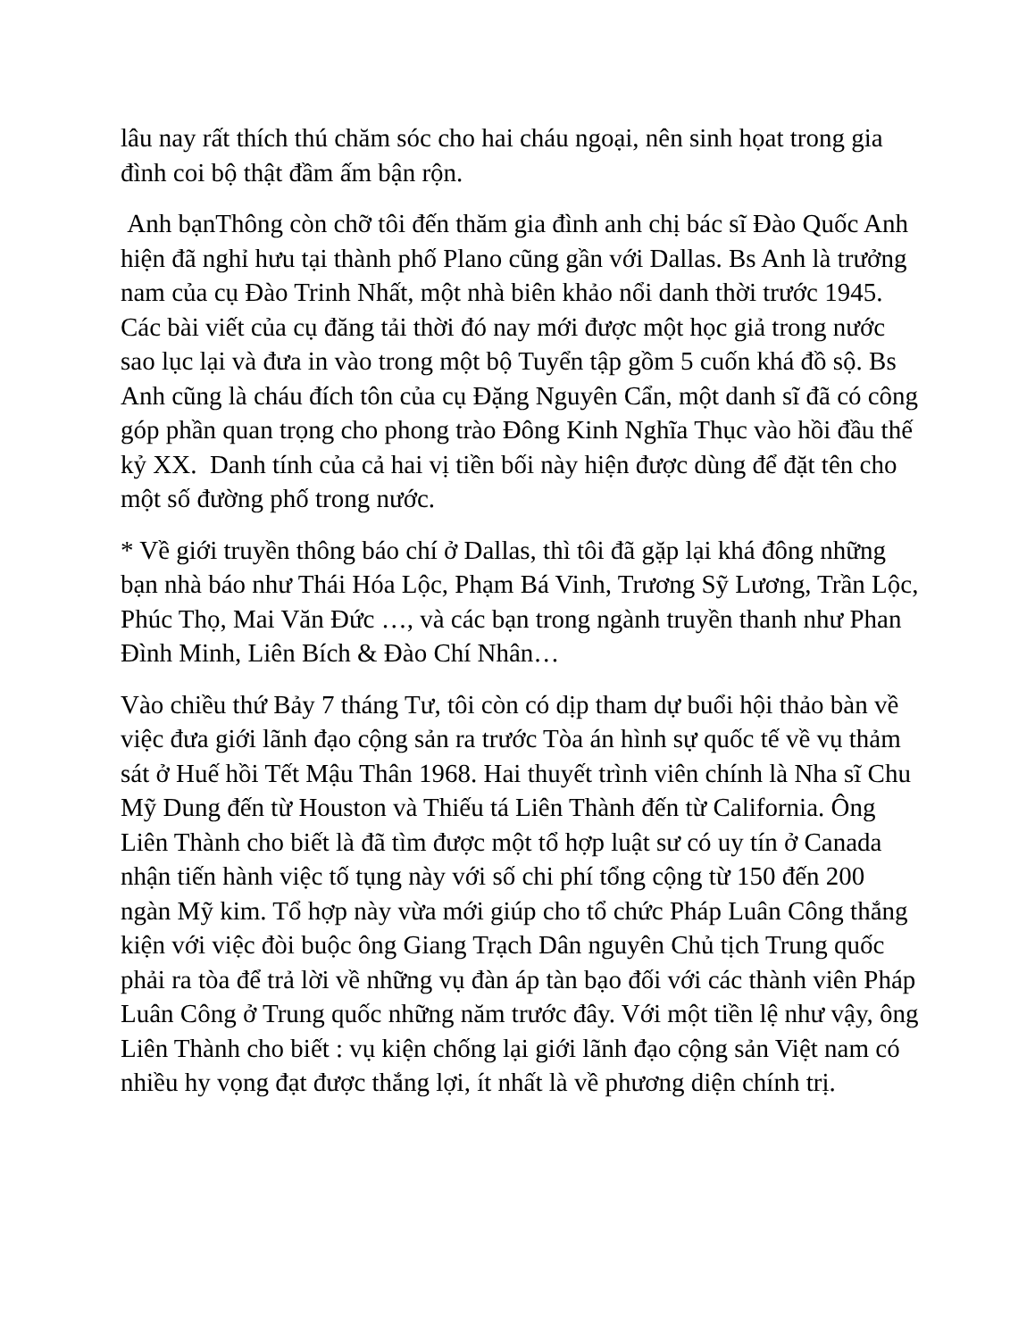lâu nay rất thích thú chăm sóc cho hai cháu ngoại, nên sinh họat trong gia đình coi bộ thật đầm ấm bận rộn.
Anh bạnThông còn chỡ tôi đến thăm gia đình anh chị bác sĩ Đào Quốc Anh hiện đã nghỉ hưu tại thành phố Plano cũng gần với Dallas. Bs Anh là trưởng nam của cụ Đào Trinh Nhất, một nhà biên khảo nổi danh thời trước 1945. Các bài viết của cụ đăng tải thời đó nay mới được một học giả trong nước sao lục lại và đưa in vào trong một bộ Tuyển tập gồm 5 cuốn khá đồ sộ. Bs Anh cũng là cháu đích tôn của cụ Đặng Nguyên Cẩn, một danh sĩ đã có công góp phần quan trọng cho phong trào Đông Kinh Nghĩa Thục vào hồi đầu thế kỷ XX. Danh tính của cả hai vị tiền bối này hiện được dùng để đặt tên cho một số đường phố trong nước.
* Về giới truyền thông báo chí ở Dallas, thì tôi đã gặp lại khá đông những bạn nhà báo như Thái Hóa Lộc, Phạm Bá Vinh, Trương Sỹ Lương, Trần Lộc, Phúc Thọ, Mai Văn Đức …, và các bạn trong ngành truyền thanh như Phan Đình Minh, Liên Bích & Đào Chí Nhân…
Vào chiều thứ Bảy 7 tháng Tư, tôi còn có dịp tham dự buổi hội thảo bàn về việc đưa giới lãnh đạo cộng sản ra trước Tòa án hình sự quốc tế về vụ thảm sát ở Huế hồi Tết Mậu Thân 1968. Hai thuyết trình viên chính là Nha sĩ Chu Mỹ Dung đến từ Houston và Thiếu tá Liên Thành đến từ California. Ông Liên Thành cho biết là đã tìm được một tổ hợp luật sư có uy tín ở Canada nhận tiến hành việc tố tụng này với số chi phí tổng cộng từ 150 đến 200 ngàn Mỹ kim. Tổ hợp này vừa mới giúp cho tổ chức Pháp Luân Công thắng kiện với việc đòi buộc ông Giang Trạch Dân nguyên Chủ tịch Trung quốc phải ra tòa để trả lời về những vụ đàn áp tàn bạo đối với các thành viên Pháp Luân Công ở Trung quốc những năm trước đây. Với một tiền lệ như vậy, ông Liên Thành cho biết : vụ kiện chống lại giới lãnh đạo cộng sản Việt nam có nhiều hy vọng đạt được thắng lợi, ít nhất là về phương diện chính trị.